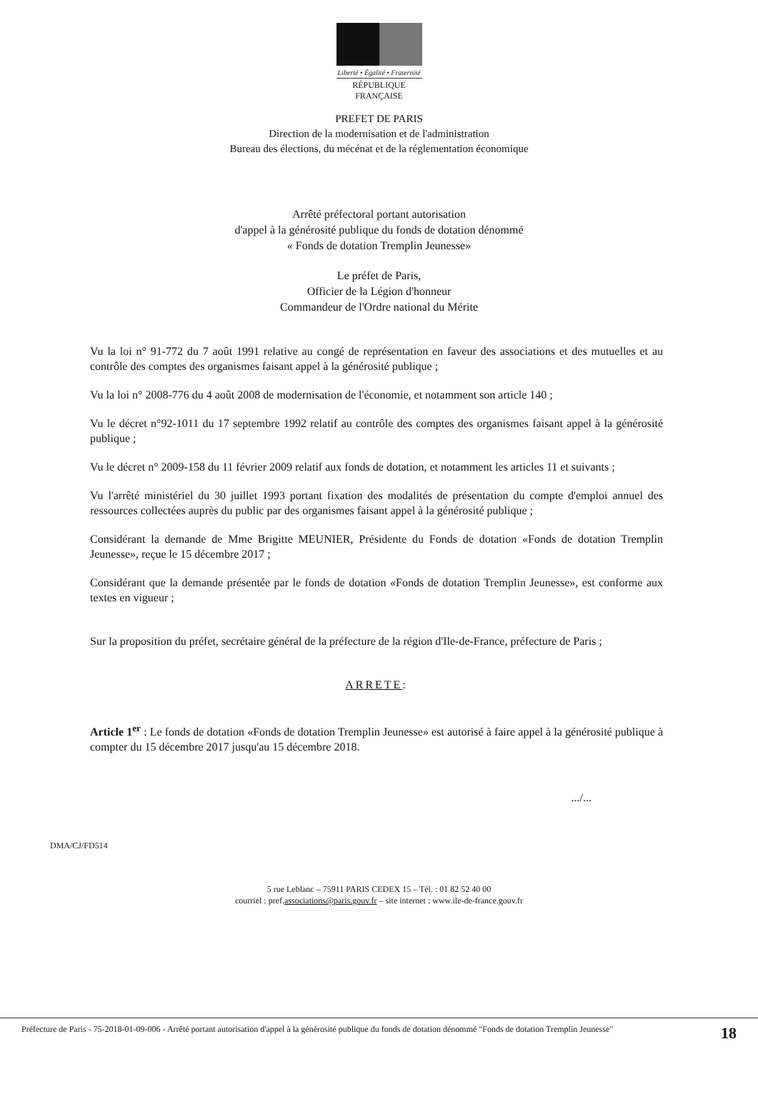Liberté • Égalité • Fraternité
RÉPUBLIQUE FRANÇAISE
PREFET DE PARIS
Direction de la modernisation et de l'administration
Bureau des élections, du mécénat et de la réglementation économique
Arrêté préfectoral portant autorisation
d'appel à la générosité publique du fonds de dotation dénommé
« Fonds de dotation Tremplin Jeunesse»
Le préfet de Paris,
Officier de la Légion d'honneur
Commandeur de l'Ordre national du Mérite
Vu la loi n° 91-772 du 7 août 1991 relative au congé de représentation en faveur des associations et des mutuelles et au contrôle des comptes des organismes faisant appel à la générosité publique ;
Vu la loi n° 2008-776 du 4 août 2008 de modernisation de l'économie, et notamment son article 140 ;
Vu le décret n°92-1011 du 17 septembre 1992 relatif au contrôle des comptes des organismes faisant appel à la générosité publique ;
Vu le décret n° 2009-158 du 11 février 2009 relatif aux fonds de dotation, et notamment les articles 11 et suivants ;
Vu l'arrêté ministériel du 30 juillet 1993 portant fixation des modalités de présentation du compte d'emploi annuel des ressources collectées auprès du public par des organismes faisant appel à la générosité publique ;
Considérant la demande de Mme Brigitte MEUNIER, Présidente du Fonds de dotation «Fonds de dotation Tremplin Jeunesse», reçue le 15 décembre 2017 ;
Considérant que la demande présentée par le fonds de dotation «Fonds de dotation Tremplin Jeunesse», est conforme aux textes en vigueur ;
Sur la proposition du préfet, secrétaire général de la préfecture de la région d'Ile-de-France, préfecture de Paris ;
ARRETE:
Article 1<sup>er</sup> : Le fonds de dotation «Fonds de dotation Tremplin Jeunesse» est autorisé à faire appel à la générosité publique à compter du 15 décembre 2017 jusqu'au 15 décembre 2018.
.../...
DMA/CJ/FD514
5 rue Leblanc – 75911 PARIS CEDEX 15 – Tél. : 01 82 52 40 00
courriel : pref.associations@paris.gouv.fr – site internet : www.ile-de-france.gouv.fr
Préfecture de Paris - 75-2018-01-09-006 - Arrêté portant autorisation d'appel à la générosité publique du fonds de dotation dénommé "Fonds de dotation Tremplin Jeunesse"
18